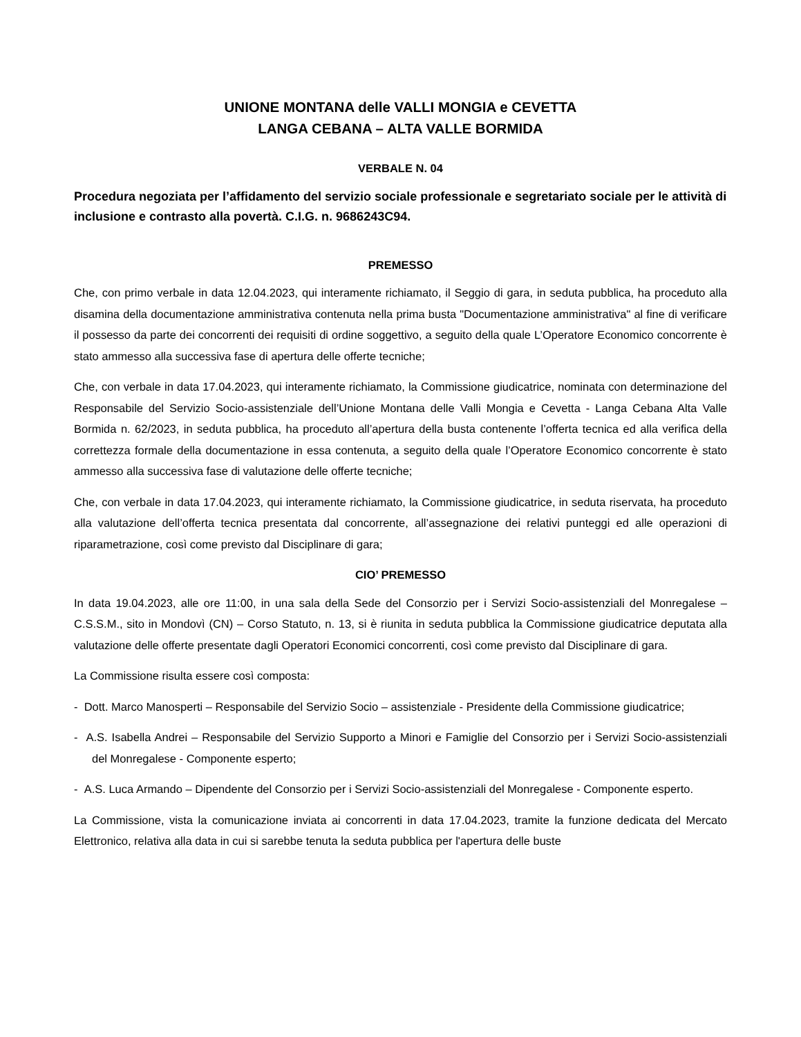UNIONE MONTANA delle VALLI MONGIA e CEVETTA
LANGA CEBANA – ALTA VALLE BORMIDA
VERBALE N. 04
Procedura negoziata per l’affidamento del servizio sociale professionale e segretariato sociale per le attività di inclusione e contrasto alla povertà. C.I.G. n. 9686243C94.
PREMESSO
Che, con primo verbale in data 12.04.2023, qui interamente richiamato, il Seggio di gara, in seduta pubblica, ha proceduto alla disamina della documentazione amministrativa contenuta nella prima busta "Documentazione amministrativa" al fine di verificare il possesso da parte dei concorrenti dei requisiti di ordine soggettivo, a seguito della quale L’Operatore Economico concorrente è stato ammesso alla successiva fase di apertura delle offerte tecniche;
Che, con verbale in data 17.04.2023, qui interamente richiamato, la Commissione giudicatrice, nominata con determinazione del Responsabile del Servizio Socio-assistenziale dell’Unione Montana delle Valli Mongia e Cevetta - Langa Cebana Alta Valle Bormida n. 62/2023, in seduta pubblica, ha proceduto all’apertura della busta contenente l’offerta tecnica ed alla verifica della correttezza formale della documentazione in essa contenuta, a seguito della quale l’Operatore Economico concorrente è stato ammesso alla successiva fase di valutazione delle offerte tecniche;
Che, con verbale in data 17.04.2023, qui interamente richiamato, la Commissione giudicatrice, in seduta riservata, ha proceduto alla valutazione dell’offerta tecnica presentata dal concorrente, all’assegnazione dei relativi punteggi ed alle operazioni di riparametrazione, così come previsto dal Disciplinare di gara;
CIO’ PREMESSO
In data 19.04.2023, alle ore 11:00, in una sala della Sede del Consorzio per i Servizi Socio-assistenziali del Monregalese – C.S.S.M., sito in Mondovì (CN) – Corso Statuto, n. 13, si è riunita in seduta pubblica la Commissione giudicatrice deputata alla valutazione delle offerte presentate dagli Operatori Economici concorrenti, così come previsto dal Disciplinare di gara.
La Commissione risulta essere così composta:
- Dott. Marco Manosperti – Responsabile del Servizio Socio – assistenziale - Presidente della Commissione giudicatrice;
- A.S. Isabella Andrei – Responsabile del Servizio Supporto a Minori e Famiglie del Consorzio per i Servizi Socio-assistenziali del Monregalese - Componente esperto;
- A.S. Luca Armando – Dipendente del Consorzio per i Servizi Socio-assistenziali del Monregalese - Componente esperto.
La Commissione, vista la comunicazione inviata ai concorrenti in data 17.04.2023, tramite la funzione dedicata del Mercato Elettronico, relativa alla data in cui si sarebbe tenuta la seduta pubblica per l'apertura delle buste